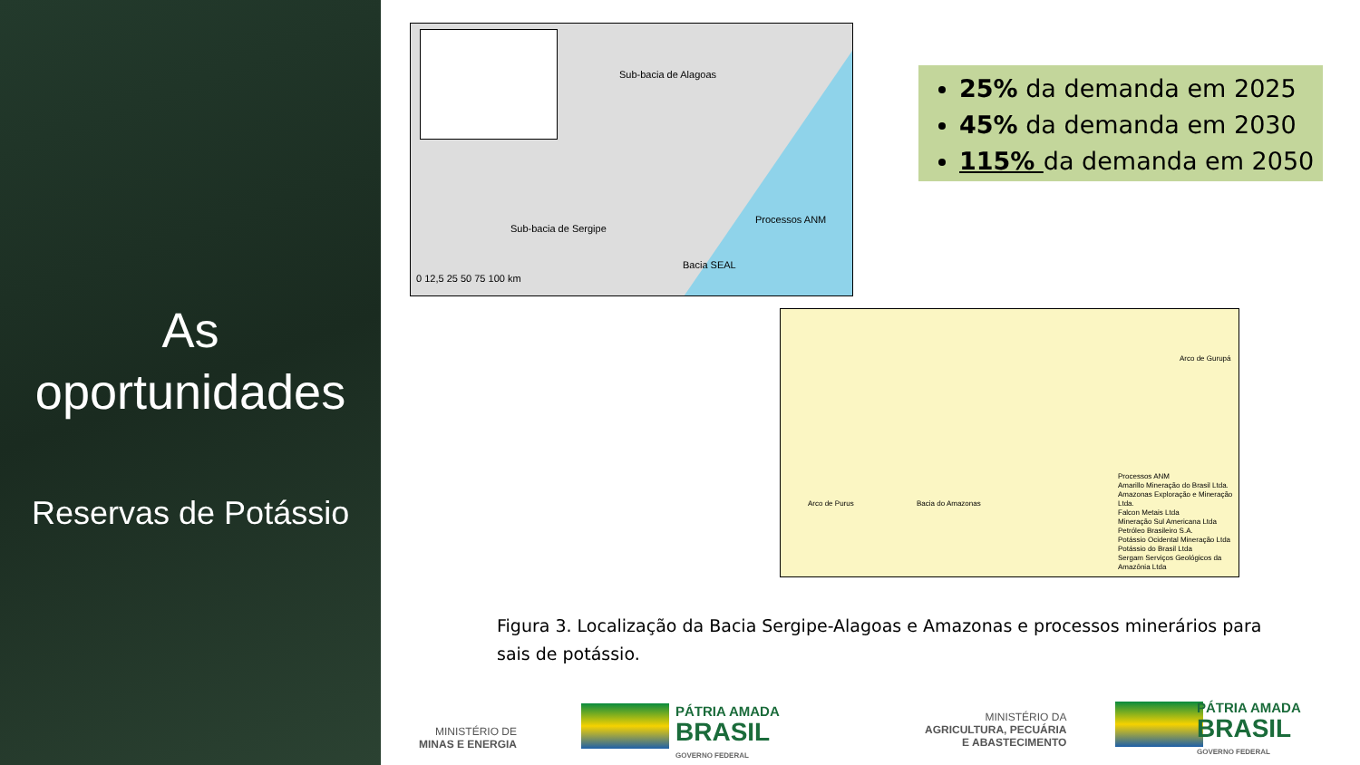As
oportunidades
Reservas de Potássio
Sub-bacia de Alagoas
Sub-bacia de Sergipe
Processos ANM
Bacia SEAL
0 12,5 25 50 75 100 km
Bacia do Amazonas
Arco de Purus
Arco de Gurupá
Processos ANM
Amarillo Mineração do Brasil Ltda.
Amazonas Exploração e Mineração Ltda.
Falcon Metais Ltda
Mineração Sul Americana Ltda
Petróleo Brasileiro S.A.
Potássio Ocidental Mineração Ltda
Potássio do Brasil Ltda
Sergam Serviços Geológicos da Amazônia Ltda
25% da demanda em 2025
45% da demanda em 2030
115% da demanda em 2050
Figura 3. Localização da Bacia Sergipe-Alagoas e Amazonas e processos minerários para sais de potássio.
MINISTÉRIO DE
MINAS E ENERGIA
PÁTRIA AMADA
BRASIL
GOVERNO FEDERAL
MINISTÉRIO DA
AGRICULTURA, PECUÁRIA
E ABASTECIMENTO
PÁTRIA AMADA
BRASIL
GOVERNO FEDERAL